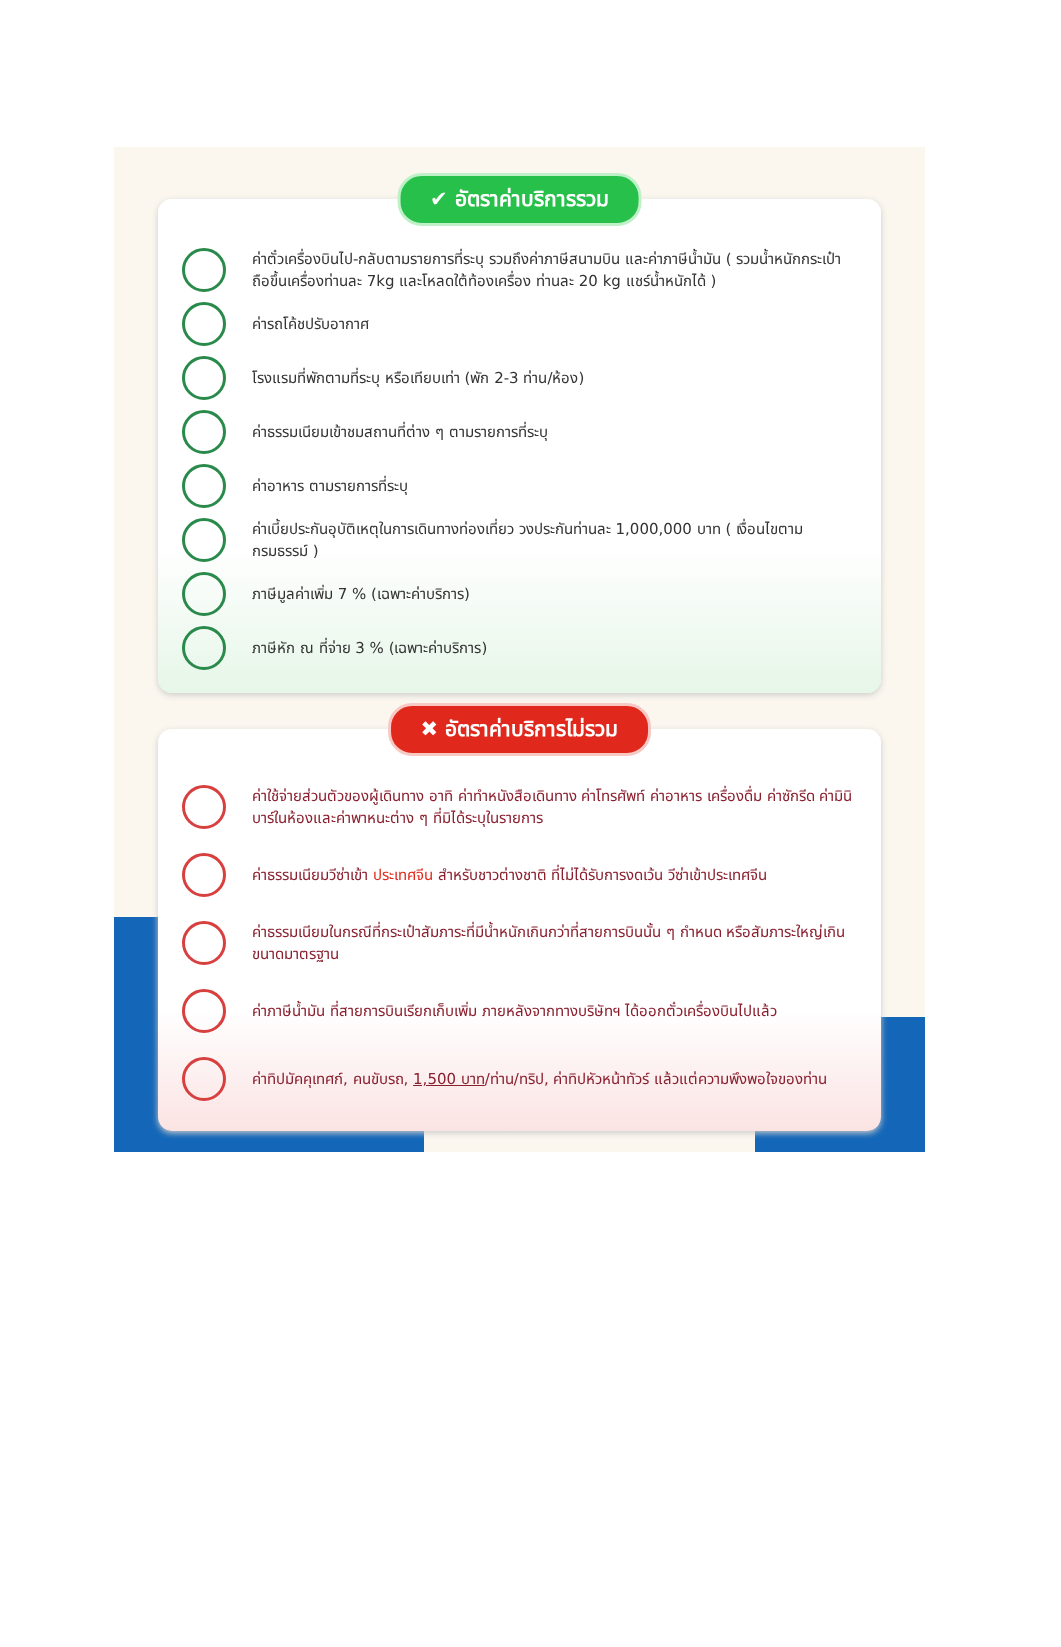✔ อัตราค่าบริการรวม
ค่าตั๋วเครื่องบินไป-กลับตามรายการที่ระบุ รวมถึงค่าภาษีสนามบิน และค่าภาษีน้ำมัน ( รวมน้ำหนักกระเป๋าถือขึ้นเครื่องท่านละ 7kg และโหลดใต้ท้องเครื่อง ท่านละ 20 kg แชร์น้ำหนักได้ )
ค่ารถโค้ชปรับอากาศ
โรงแรมที่พักตามที่ระบุ หรือเทียบเท่า (พัก 2-3 ท่าน/ห้อง)
ค่าธรรมเนียมเข้าชมสถานที่ต่าง ๆ ตามรายการที่ระบุ
ค่าอาหาร ตามรายการที่ระบุ
ค่าเบี้ยประกันอุบัติเหตุในการเดินทางท่องเที่ยว วงประกันท่านละ 1,000,000 บาท ( เงื่อนไขตามกรมธรรม์ )
ภาษีมูลค่าเพิ่ม 7 % (เฉพาะค่าบริการ)
ภาษีหัก ณ ที่จ่าย 3 % (เฉพาะค่าบริการ)
✖ อัตราค่าบริการไม่รวม
ค่าใช้จ่ายส่วนตัวของผู้เดินทาง อาทิ ค่าทำหนังสือเดินทาง ค่าโทรศัพท์ ค่าอาหาร เครื่องดื่ม ค่าซักรีด ค่ามินิบาร์ในห้องและค่าพาหนะต่าง ๆ ที่มิได้ระบุในรายการ
ค่าธรรมเนียมวีซ่าเข้า ประเทศจีน สำหรับชาวต่างชาติ ที่ไม่ได้รับการงดเว้น วีซ่าเข้าประเทศจีน
ค่าธรรมเนียมในกรณีที่กระเป๋าสัมภาระที่มีน้ำหนักเกินกว่าที่สายการบินนั้น ๆ กำหนด หรือสัมภาระใหญ่เกินขนาดมาตรฐาน
ค่าภาษีน้ำมัน ที่สายการบินเรียกเก็บเพิ่ม ภายหลังจากทางบริษัทฯ ได้ออกตั๋วเครื่องบินไปแล้ว
ค่าทิปมัคคุเทศก์, คนขับรถ, 1,500 บาท/ท่าน/ทริป, ค่าทิปหัวหน้าทัวร์ แล้วแต่ความพึงพอใจของท่าน